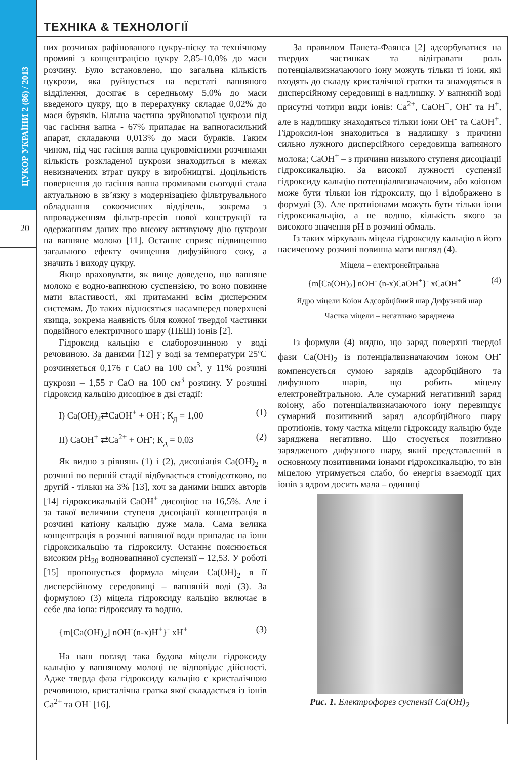ЦУКОР УКРАЇНИ 2 (86) / 2013
20
ТЕХНІКА & ТЕХНОЛОГІЇ
них розчинах рафінованого цукру-піску та технічному промиві з концентрацією цукру 2,85-10,0% до маси розчину. Було встановлено, що загальна кількість цукрози, яка руйнується на верстаті вапняного відділення, досягає в середньому 5,0% до маси введеного цукру, що в перерахунку складає 0,02% до маси буряків. Більша частина зруйнованої цукрози під час гасіння вапна - 67% припадає на вапногасильний апарат, складаючи 0,013% до маси буряків. Таким чином, під час гасіння вапна цукровмісними розчинами кількість розкладеної цукрози знаходиться в межах невизначених втрат цукру в виробництві. Доцільність повернення до гасіння вапна промивами сьогодні стала актуальною в зв’язку з модернізацією фільтрувального обладнання сокоочисних відділень, зокрема з впровадженням фільтр-пресів нової конструкції та одержанням даних про високу активуючу дію цукрози на вапняне молоко [11]. Останнє сприяє підвищенню загального ефекту очищення дифузійного соку, а значить і виходу цукру.
Якщо враховувати, як вище доведено, що вапняне молоко є водно-вапняною суспензією, то воно повинне мати властивості, які притаманні всім дисперсним системам. До таких відносяться насамперед поверхневі явища, зокрема наявність біля кожної твердої частинки подвійного електричного шару (ПЕШ) іонів [2].
Гідроксид кальцію є слаборозчинною у воді речовиною. За даними [12] у воді за температури 25ºС розчиняється 0,176 г СаО на 100 см<sup>3</sup>, у 11% розчині цукрози – 1,55 г СаО на 100 см<sup>3</sup> розчину. У розчині гідроксид кальцію дисоціює в дві стадії:
I) Ca(OH)<sub>2</sub>⇄CaOH<sup>+</sup> + OH<sup>-</sup>; К<sub>д</sub> = 1,00 (1)
II) CaOH<sup>+</sup> ⇄Ca<sup>2+</sup> + OH<sup>-</sup>; К<sub>д</sub> = 0,03 (2)
Як видно з рівнянь (1) і (2), дисоціація Са(ОН)<sub>2</sub> в розчині по першій стадії відбувається стовідсотково, по другій - тільки на 3% [13], хоч за даними інших авторів [14] гідроксикальцій СаОН<sup>+</sup> дисоціює на 16,5%. Але і за такої величини ступеня дисоціації концентрація в розчині катіону кальцію дуже мала. Сама велика концентрація в розчині вапняної води припадає на іони гідроксикальцію та гідроксилу. Останнє пояснюється високим рН<sub>20</sub> водновапняної суспензії – 12,53. У роботі [15] пропонується формула міцели Са(ОН)<sub>2</sub> в її дисперсійному середовищі – вапняній воді (3). За формулою (3) міцела гідроксиду кальцію включає в себе два іона: гідроксилу та водню.
{m[Ca(OH)<sub>2</sub>] nOH<sup>-</sup>(n-x)H<sup>+</sup>}<sup>-</sup> xH<sup>+</sup> (3)
На наш погляд така будова міцели гідроксиду кальцію у вапняному молоці не відповідає дійсності. Адже тверда фаза гідроксиду кальцію є кристалічною речовиною, кристалічна гратка якої складається із іонів Са<sup>2+</sup> та ОН<sup>-</sup> [16].
За правилом Панета-Фаянса [2] адсорбуватися на твердих частинках та відігравати роль потенціалвизначаючого іону можуть тільки ті іони, які входять до складу кристалічної гратки та знаходяться в дисперсійному середовищі в надлишку. У вапняній воді присутні чотири види іонів: Са<sup>2+</sup>, СаОН<sup>+</sup>, ОН<sup>-</sup> та Н<sup>+</sup>, але в надлишку знаходяться тільки іони ОН<sup>-</sup> та СаОН<sup>+</sup>. Гідроксил-іон знаходиться в надлишку з причини сильно лужного дисперсійного середовища вапняного молока; СаОН<sup>+</sup> – з причини низького ступеня дисоціації гідроксикальцію. За високої лужності суспензії гідроксиду кальцію потенціалвизначаючим, або коіоном може бути тільки іон гідроксилу, що і відображено в формулі (3). Але протиіонами можуть бути тільки іони гідроксикальцію, а не водню, кількість якого за високого значення рН в розчині обмаль.
Із таких міркувань міцела гідроксиду кальцію в його насиченому розчині повинна мати вигляд (4).
Міцела – електронейтральна
{m[Ca(OH)<sub>2</sub>] nOH<sup>-</sup> (n-x)CaOH<sup>+</sup>}<sup>-</sup> xCaOH<sup>+</sup> (4)
Ядро міцели Коіон Адсорбційний шар Дифузний шар
Частка міцели – негативно заряджена
Із формули (4) видно, що заряд поверхні твердої фази Са(ОН)<sub>2</sub> із потенціалвизначаючим іоном ОН<sup>-</sup> компенсується сумою зарядів адсорбційного та дифузного шарів, що робить міцелу електронейтральною. Але сумарний негативний заряд коіону, або потенціалвизначаючого іону перевищує сумарний позитивний заряд адсорбційного шару протиіонів, тому частка міцели гідроксиду кальцію буде заряджена негативно. Що стосується позитивно зарядженого дифузного шару, який представлений в основному позитивними іонами гідроксикальцію, то він міцелою утримується слабо, бо енергія взаємодії цих іонів з ядром досить мала – одиниці
Рис. 1. Електрофорез суспензії Са(ОН)<sub>2</sub>